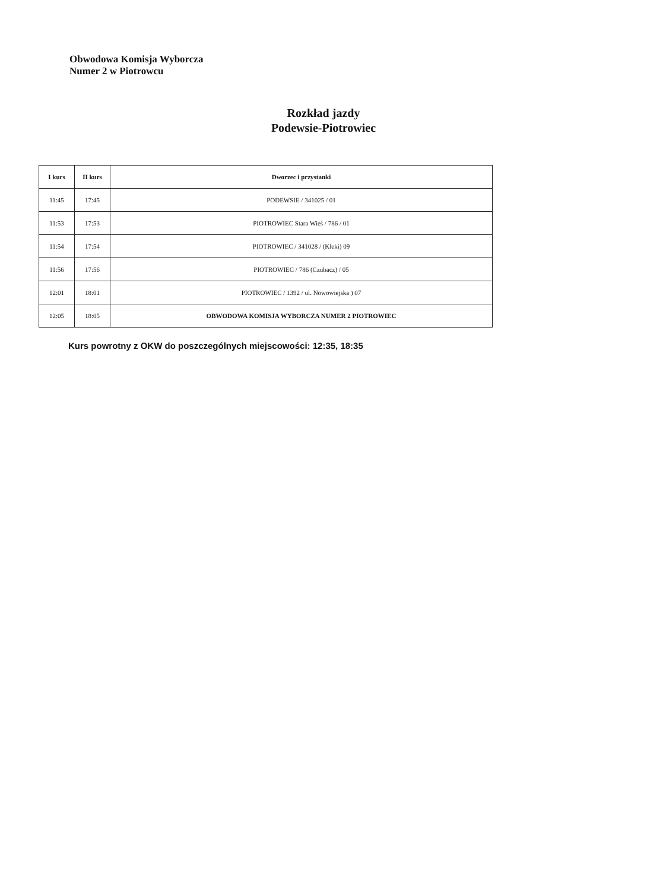Obwodowa Komisja Wyborcza
Numer 2 w Piotrowcu
Rozkład jazdy
Podewsie-Piotrowiec
| I kurs | II kurs | Dworzec i przystanki |
| --- | --- | --- |
| 11:45 | 17:45 | PODEWSIE / 341025 / 01 |
| 11:53 | 17:53 | PIOTROWIEC Stara Wieś / 786 / 01 |
| 11:54 | 17:54 | PIOTROWIEC / 341028 / (Kleki) 09 |
| 11:56 | 17:56 | PIOTROWIEC / 786 (Czubacz) / 05 |
| 12:01 | 18:01 | PIOTROWIEC / 1392 / ul. Nowowiejska ) 07 |
| 12:05 | 18:05 | OBWODOWA KOMISJA WYBORCZA NUMER 2 PIOTROWIEC |
Kurs powrotny z OKW do poszczególnych miejscowości: 12:35, 18:35